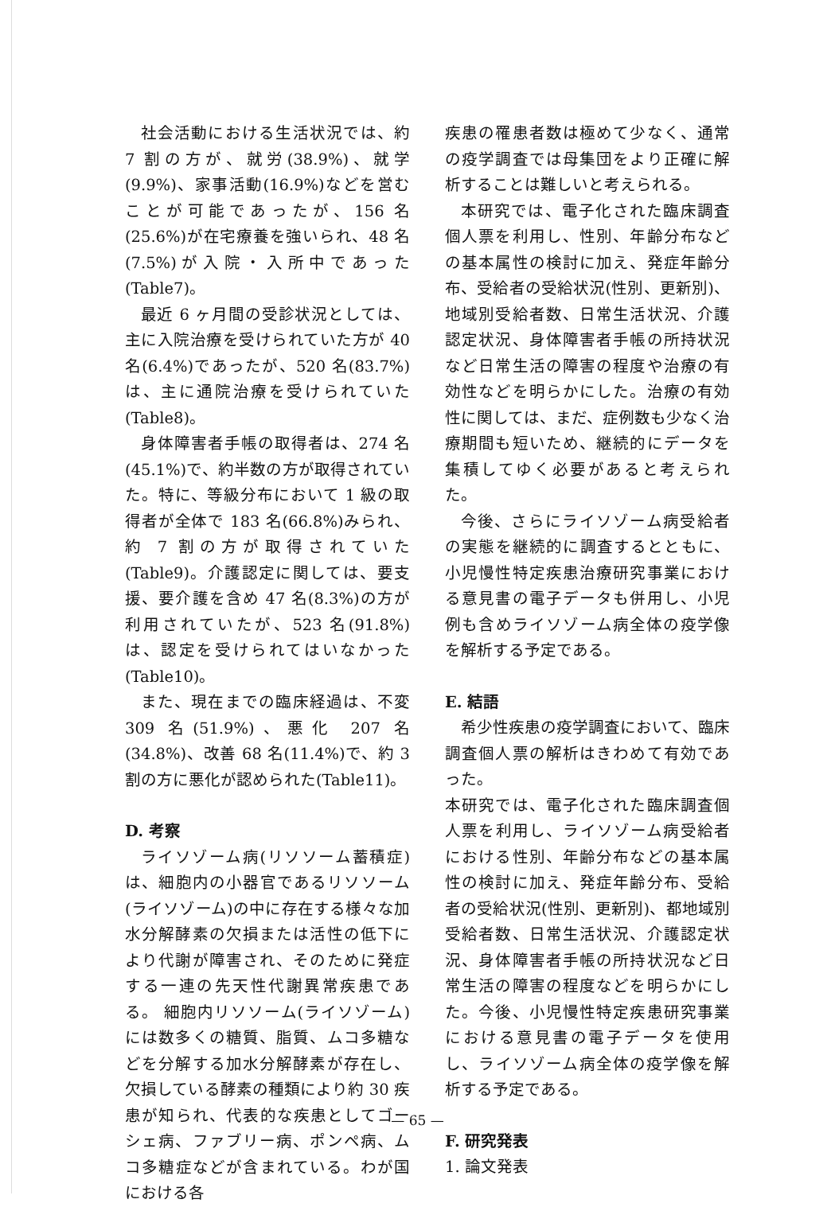社会活動における生活状況では、約 7 割の方が、就労(38.9%)、就学(9.9%)、家事活動(16.9%)などを営むことが可能であったが、156 名(25.6%)が在宅療養を強いられ、48 名(7.5%)が入院・入所中であった(Table7)。
最近 6 ヶ月間の受診状況としては、主に入院治療を受けられていた方が 40 名(6.4%)であったが、520 名(83.7%)は、主に通院治療を受けられていた(Table8)。
身体障害者手帳の取得者は、274 名(45.1%)で、約半数の方が取得されていた。特に、等級分布において 1 級の取得者が全体で 183 名(66.8%)みられ、約 7 割の方が取得されていた(Table9)。介護認定に関しては、要支援、要介護を含め 47 名(8.3%)の方が利用されていたが、523 名(91.8%)は、認定を受けられてはいなかった(Table10)。
また、現在までの臨床経過は、不変 309 名(51.9%)、悪化 207 名(34.8%)、改善 68 名(11.4%)で、約 3 割の方に悪化が認められた(Table11)。
D. 考察
ライソゾーム病(リソソーム蓄積症)は、細胞内の小器官であるリソソーム(ライソゾーム)の中に存在する様々な加水分解酵素の欠損または活性の低下により代謝が障害され、そのために発症する一連の先天性代謝異常疾患である。 細胞内リソソーム(ライソゾーム)には数多くの糖質、脂質、ムコ多糖などを分解する加水分解酵素が存在し、欠損している酵素の種類により約 30 疾患が知られ、代表的な疾患としてゴーシェ病、ファブリー病、ポンペ病、ムコ多糖症などが含まれている。わが国における各
疾患の罹患者数は極めて少なく、通常の疫学調査では母集団をより正確に解析することは難しいと考えられる。
本研究では、電子化された臨床調査個人票を利用し、性別、年齢分布などの基本属性の検討に加え、発症年齢分布、受給者の受給状況(性別、更新別)、地域別受給者数、日常生活状況、介護認定状況、身体障害者手帳の所持状況など日常生活の障害の程度や治療の有効性などを明らかにした。治療の有効性に関しては、まだ、症例数も少なく治療期間も短いため、継続的にデータを集積してゆく必要があると考えられた。
今後、さらにライソゾーム病受給者の実態を継続的に調査するとともに、小児慢性特定疾患治療研究事業における意見書の電子データも併用し、小児例も含めライソゾーム病全体の疫学像を解析する予定である。
E. 結語
希少性疾患の疫学調査において、臨床調査個人票の解析はきわめて有効であった。
本研究では、電子化された臨床調査個人票を利用し、ライソゾーム病受給者における性別、年齢分布などの基本属性の検討に加え、発症年齢分布、受給者の受給状況(性別、更新別)、都地域別受給者数、日常生活状況、介護認定状況、身体障害者手帳の所持状況など日常生活の障害の程度などを明らかにした。今後、小児慢性特定疾患研究事業における意見書の電子データを使用し、ライソゾーム病全体の疫学像を解析する予定である。
F. 研究発表
1. 論文発表
— 65 —